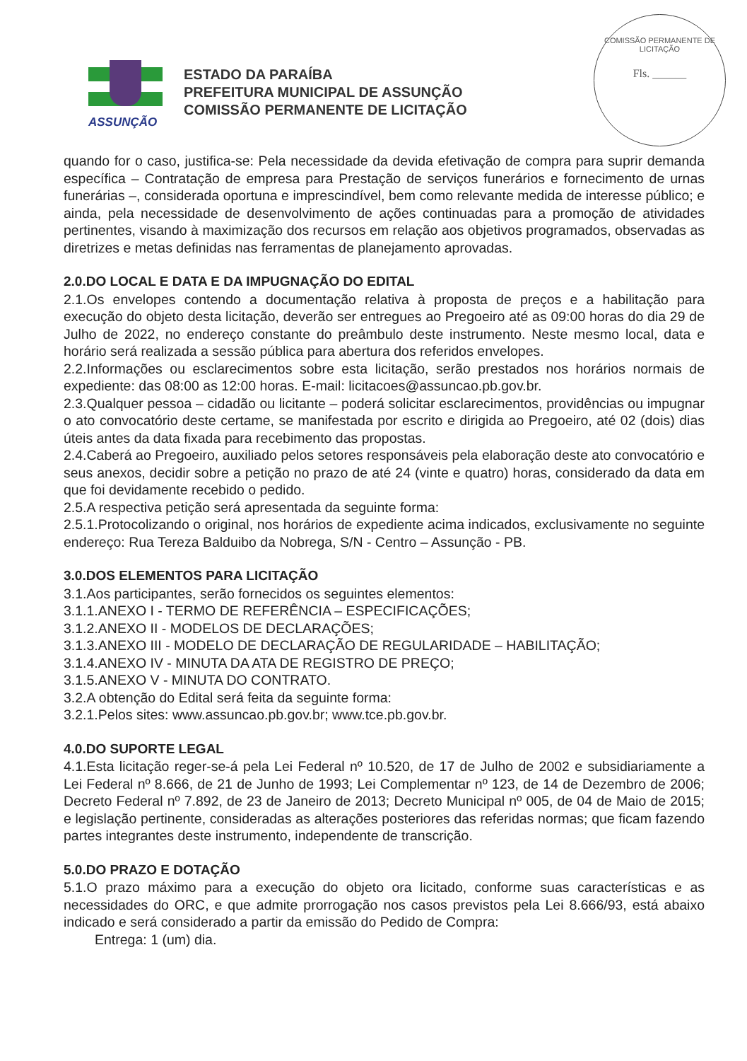COMISSÃO PERMANENTE DE LICITAÇÃO
Fls. ______
ASSUNÇÃO
ESTADO DA PARAÍBA
PREFEITURA MUNICIPAL DE ASSUNÇÃO
COMISSÃO PERMANENTE DE LICITAÇÃO
quando for o caso, justifica-se: Pela necessidade da devida efetivação de compra para suprir demanda específica – Contratação de empresa para Prestação de serviços funerários e fornecimento de urnas funerárias –, considerada oportuna e imprescindível, bem como relevante medida de interesse público; e ainda, pela necessidade de desenvolvimento de ações continuadas para a promoção de atividades pertinentes, visando à maximização dos recursos em relação aos objetivos programados, observadas as diretrizes e metas definidas nas ferramentas de planejamento aprovadas.
2.0.DO LOCAL E DATA E DA IMPUGNAÇÃO DO EDITAL
2.1.Os envelopes contendo a documentação relativa à proposta de preços e a habilitação para execução do objeto desta licitação, deverão ser entregues ao Pregoeiro até as 09:00 horas do dia 29 de Julho de 2022, no endereço constante do preâmbulo deste instrumento. Neste mesmo local, data e horário será realizada a sessão pública para abertura dos referidos envelopes.
2.2.Informações ou esclarecimentos sobre esta licitação, serão prestados nos horários normais de expediente: das 08:00 as 12:00 horas. E-mail: licitacoes@assuncao.pb.gov.br.
2.3.Qualquer pessoa – cidadão ou licitante – poderá solicitar esclarecimentos, providências ou impugnar o ato convocatório deste certame, se manifestada por escrito e dirigida ao Pregoeiro, até 02 (dois) dias úteis antes da data fixada para recebimento das propostas.
2.4.Caberá ao Pregoeiro, auxiliado pelos setores responsáveis pela elaboração deste ato convocatório e seus anexos, decidir sobre a petição no prazo de até 24 (vinte e quatro) horas, considerado da data em que foi devidamente recebido o pedido.
2.5.A respectiva petição será apresentada da seguinte forma:
2.5.1.Protocolizando o original, nos horários de expediente acima indicados, exclusivamente no seguinte endereço: Rua Tereza Balduibo da Nobrega, S/N - Centro – Assunção - PB.
3.0.DOS ELEMENTOS PARA LICITAÇÃO
3.1.Aos participantes, serão fornecidos os seguintes elementos:
3.1.1.ANEXO I - TERMO DE REFERÊNCIA – ESPECIFICAÇÕES;
3.1.2.ANEXO II - MODELOS DE DECLARAÇÕES;
3.1.3.ANEXO III - MODELO DE DECLARAÇÃO DE REGULARIDADE – HABILITAÇÃO;
3.1.4.ANEXO IV - MINUTA DA ATA DE REGISTRO DE PREÇO;
3.1.5.ANEXO V - MINUTA DO CONTRATO.
3.2.A obtenção do Edital será feita da seguinte forma:
3.2.1.Pelos sites: www.assuncao.pb.gov.br; www.tce.pb.gov.br.
4.0.DO SUPORTE LEGAL
4.1.Esta licitação reger-se-á pela Lei Federal nº 10.520, de 17 de Julho de 2002 e subsidiariamente a Lei Federal nº 8.666, de 21 de Junho de 1993; Lei Complementar nº 123, de 14 de Dezembro de 2006; Decreto Federal nº 7.892, de 23 de Janeiro de 2013; Decreto Municipal nº 005, de 04 de Maio de 2015; e legislação pertinente, consideradas as alterações posteriores das referidas normas; que ficam fazendo partes integrantes deste instrumento, independente de transcrição.
5.0.DO PRAZO E DOTAÇÃO
5.1.O prazo máximo para a execução do objeto ora licitado, conforme suas características e as necessidades do ORC, e que admite prorrogação nos casos previstos pela Lei 8.666/93, está abaixo indicado e será considerado a partir da emissão do Pedido de Compra:
Entrega: 1 (um) dia.